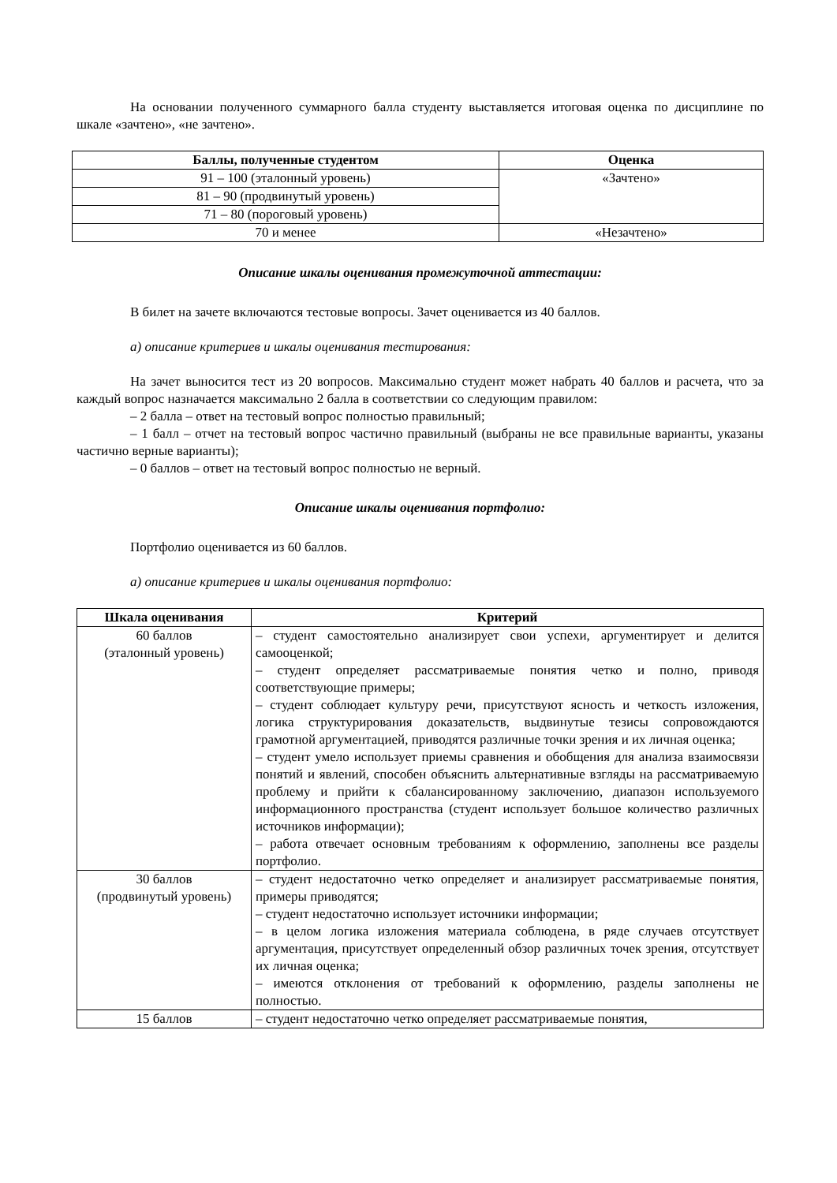На основании полученного суммарного балла студенту выставляется итоговая оценка по дисциплине по шкале «зачтено», «не зачтено».
| Баллы, полученные студентом | Оценка |
| --- | --- |
| 91 – 100 (эталонный уровень) | «Зачтено» |
| 81 – 90 (продвинутый уровень) | |
| 71 – 80 (пороговый уровень) | |
| 70 и менее | «Незачтено» |
Описание шкалы оценивания промежуточной аттестации:
В билет на зачете включаются тестовые вопросы. Зачет оценивается из 40 баллов.
а) описание критериев и шкалы оценивания тестирования:
На зачет выносится тест из 20 вопросов. Максимально студент может набрать 40 баллов и расчета, что за каждый вопрос назначается максимально 2 балла в соответствии со следующим правилом:
– 2 балла – ответ на тестовый вопрос полностью правильный;
– 1 балл – отчет на тестовый вопрос частично правильный (выбраны не все правильные варианты, указаны частично верные варианты);
– 0 баллов – ответ на тестовый вопрос полностью не верный.
Описание шкалы оценивания портфолио:
Портфолио оценивается из 60 баллов.
а) описание критериев и шкалы оценивания портфолио:
| Шкала оценивания | Критерий |
| --- | --- |
| 60 баллов (эталонный уровень) | – студент самостоятельно анализирует свои успехи, аргументирует и делится самооценкой; – студент определяет рассматриваемые понятия четко и полно, приводя соответствующие примеры; – студент соблюдает культуру речи, присутствуют ясность и четкость изложения, логика структурирования доказательств, выдвинутые тезисы сопровождаются грамотной аргументацией, приводятся различные точки зрения и их личная оценка; – студент умело использует приемы сравнения и обобщения для анализа взаимосвязи понятий и явлений, способен объяснить альтернативные взгляды на рассматриваемую проблему и прийти к сбалансированному заключению, диапазон используемого информационного пространства (студент использует большое количество различных источников информации); – работа отвечает основным требованиям к оформлению, заполнены все разделы портфолио. |
| 30 баллов (продвинутый уровень) | – студент недостаточно четко определяет и анализирует рассматриваемые понятия, примеры приводятся; – студент недостаточно использует источники информации; – в целом логика изложения материала соблюдена, в ряде случаев отсутствует аргументация, присутствует определенный обзор различных точек зрения, отсутствует их личная оценка; – имеются отклонения от требований к оформлению, разделы заполнены не полностью. |
| 15 баллов | – студент недостаточно четко определяет рассматриваемые понятия, |